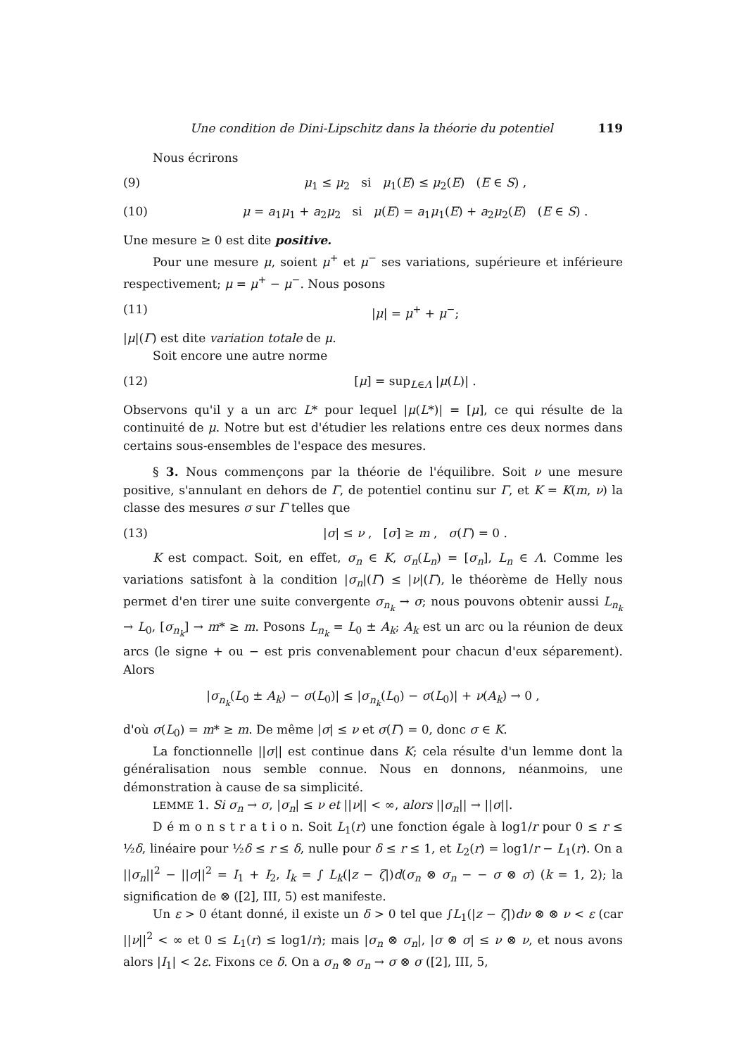Une condition de Dini-Lipschitz dans la théorie du potentiel 119
Nous écrirons
(9) μ<sub>1</sub> ≤ μ<sub>2</sub> si μ<sub>1</sub>(E) ≤ μ<sub>2</sub>(E) (E ∈ S) ,
(10) μ = a<sub>1</sub>μ<sub>1</sub> + a<sub>2</sub>μ<sub>2</sub> si μ(E) = a<sub>1</sub>μ<sub>1</sub>(E) + a<sub>2</sub>μ<sub>2</sub>(E) (E ∈ S) .
Une mesure ≥ 0 est dite positive.
Pour une mesure μ, soient μ<sup>+</sup> et μ<sup>−</sup> ses variations, supérieure et inférieure respectivement; μ = μ<sup>+</sup> − μ<sup>−</sup>. Nous posons
(11) |μ| = μ<sup>+</sup> + μ<sup>−</sup>;
|μ|(Γ) est dite variation totale de μ.
Soit encore une autre norme
(12) [μ] = sup<sub>L∈Λ</sub> |μ(L)| .
Observons qu'il y a un arc L* pour lequel |μ(L*)| = [μ], ce qui résulte de la continuité de μ. Notre but est d'étudier les relations entre ces deux normes dans certains sous-ensembles de l'espace des mesures.
§ 3. Nous commençons par la théorie de l'équilibre. Soit ν une mesure positive, s'annulant en dehors de Γ, de potentiel continu sur Γ, et K = K(m, ν) la classe des mesures σ sur Γ telles que
(13) |σ| ≤ ν , [σ] ≥ m , σ(Γ) = 0 .
K est compact. Soit, en effet, σ<sub>n</sub> ∈ K, σ<sub>n</sub>(L<sub>n</sub>) = [σ<sub>n</sub>], L<sub>n</sub> ∈ Λ. Comme les variations satisfont à la condition |σ<sub>n</sub>|(Γ) ≤ |ν|(Γ), le théorème de Helly nous permet d'en tirer une suite convergente σ<sub>n<sub>k</sub></sub> → σ; nous pouvons obtenir aussi L<sub>n<sub>k</sub></sub> → L<sub>0</sub>, [σ<sub>n<sub>k</sub></sub>] → m* ≥ m. Posons L<sub>n<sub>k</sub></sub> = L<sub>0</sub> ± A<sub>k</sub>; A<sub>k</sub> est un arc ou la réunion de deux arcs (le signe + ou − est pris convenablement pour chacun d'eux séparement). Alors
|σ<sub>n<sub>k</sub></sub>(L<sub>0</sub> ± A<sub>k</sub>) − σ(L<sub>0</sub>)| ≤ |σ<sub>n<sub>k</sub></sub>(L<sub>0</sub>) − σ(L<sub>0</sub>)| + ν(A<sub>k</sub>) → 0 ,
d'où σ(L<sub>0</sub>) = m* ≥ m. De même |σ| ≤ ν et σ(Γ) = 0, donc σ ∈ K.
La fonctionnelle ||σ|| est continue dans K; cela résulte d'un lemme dont la généralisation nous semble connue. Nous en donnons, néanmoins, une démonstration à cause de sa simplicité.
LEMME 1. Si σ<sub>n</sub> → σ, |σ<sub>n</sub>| ≤ ν et ||ν|| < ∞, alors ||σ<sub>n</sub>|| → ||σ||.
D é m o n s t r a t i o n. Soit L<sub>1</sub>(r) une fonction égale à log1/r pour 0 ≤ r ≤ ½δ, linéaire pour ½δ ≤ r ≤ δ, nulle pour δ ≤ r ≤ 1, et L<sub>2</sub>(r) = log1/r − L<sub>1</sub>(r). On a ||σ<sub>n</sub>||<sup>2</sup> − ||σ||<sup>2</sup> = I<sub>1</sub> + I<sub>2</sub>, I<sub>k</sub> = ∫ L<sub>k</sub>(|z − ζ|)d(σ<sub>n</sub> ⊗ σ<sub>n</sub> − − σ ⊗ σ) (k = 1, 2); la signification de ⊗ ([2], III, 5) est manifeste.
Un ε > 0 étant donné, il existe un δ > 0 tel que ∫L<sub>1</sub>(|z − ζ|)dν ⊗ ⊗ ν < ε (car ||ν||<sup>2</sup> < ∞ et 0 ≤ L<sub>1</sub>(r) ≤ log1/r); mais |σ<sub>n</sub> ⊗ σ<sub>n</sub>|, |σ ⊗ σ| ≤ ν ⊗ ν, et nous avons alors |I<sub>1</sub>| < 2ε. Fixons ce δ. On a σ<sub>n</sub> ⊗ σ<sub>n</sub> → σ ⊗ σ ([2], III, 5,